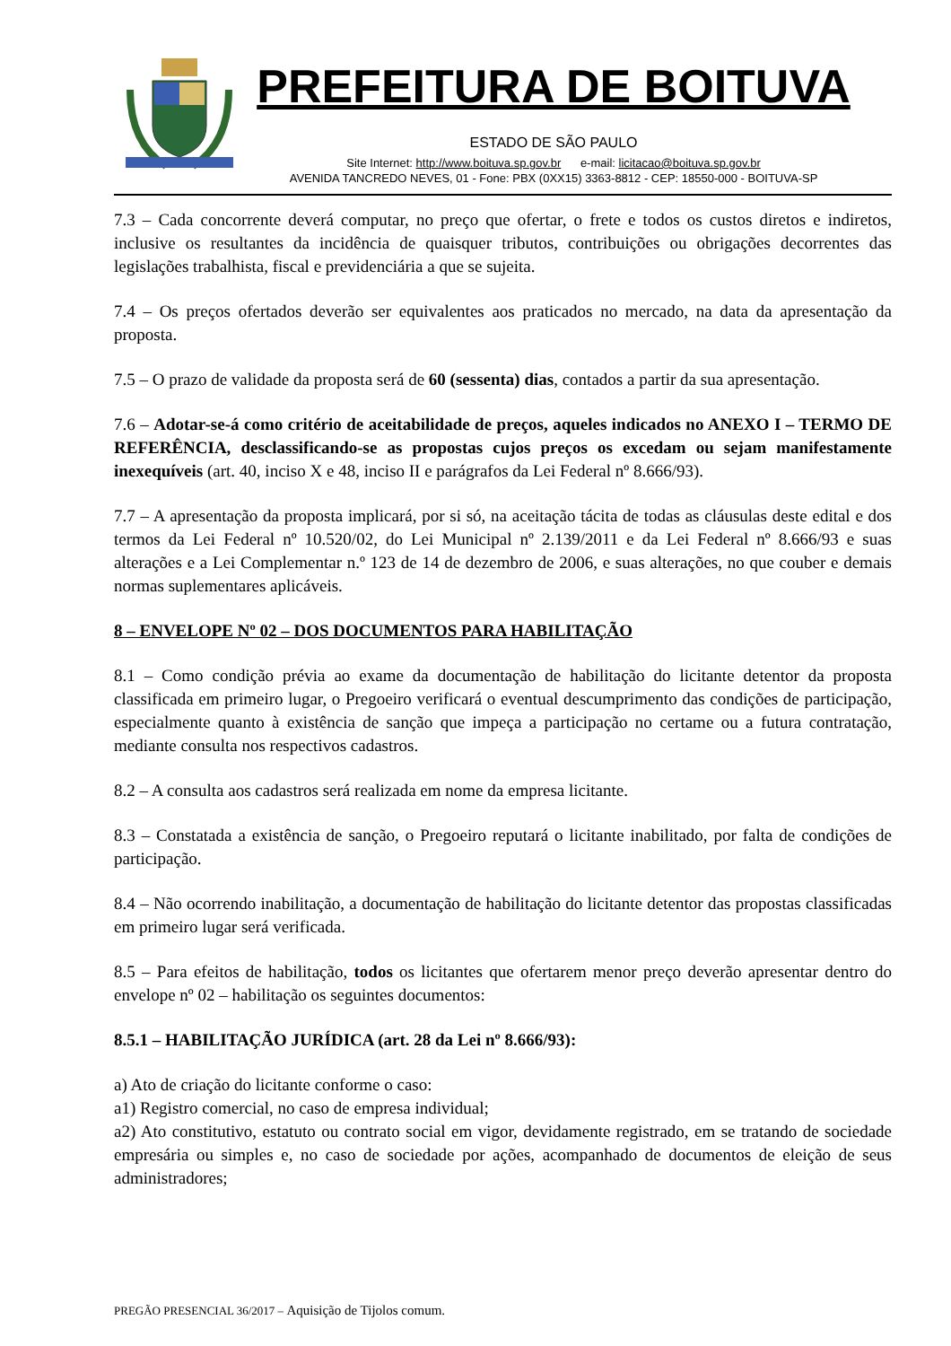PREFEITURA DE BOITUVA
ESTADO DE SÃO PAULO
Site Internet: http://www.boituva.sp.gov.br e-mail: licitacao@boituva.sp.gov.br
AVENIDA TANCREDO NEVES, 01 - Fone: PBX (0XX15) 3363-8812 - CEP: 18550-000 - BOITUVA-SP
7.3 – Cada concorrente deverá computar, no preço que ofertar, o frete e todos os custos diretos e indiretos, inclusive os resultantes da incidência de quaisquer tributos, contribuições ou obrigações decorrentes das legislações trabalhista, fiscal e previdenciária a que se sujeita.
7.4 – Os preços ofertados deverão ser equivalentes aos praticados no mercado, na data da apresentação da proposta.
7.5 – O prazo de validade da proposta será de 60 (sessenta) dias, contados a partir da sua apresentação.
7.6 – Adotar-se-á como critério de aceitabilidade de preços, aqueles indicados no ANEXO I – TERMO DE REFERÊNCIA, desclassificando-se as propostas cujos preços os excedam ou sejam manifestamente inexequíveis (art. 40, inciso X e 48, inciso II e parágrafos da Lei Federal nº 8.666/93).
7.7 – A apresentação da proposta implicará, por si só, na aceitação tácita de todas as cláusulas deste edital e dos termos da Lei Federal nº 10.520/02, do Lei Municipal nº 2.139/2011 e da Lei Federal nº 8.666/93 e suas alterações e a Lei Complementar n.º 123 de 14 de dezembro de 2006, e suas alterações, no que couber e demais normas suplementares aplicáveis.
8 – ENVELOPE Nº 02 – DOS DOCUMENTOS PARA HABILITAÇÃO
8.1 – Como condição prévia ao exame da documentação de habilitação do licitante detentor da proposta classificada em primeiro lugar, o Pregoeiro verificará o eventual descumprimento das condições de participação, especialmente quanto à existência de sanção que impeça a participação no certame ou a futura contratação, mediante consulta nos respectivos cadastros.
8.2 – A consulta aos cadastros será realizada em nome da empresa licitante.
8.3 – Constatada a existência de sanção, o Pregoeiro reputará o licitante inabilitado, por falta de condições de participação.
8.4 – Não ocorrendo inabilitação, a documentação de habilitação do licitante detentor das propostas classificadas em primeiro lugar será verificada.
8.5 – Para efeitos de habilitação, todos os licitantes que ofertarem menor preço deverão apresentar dentro do envelope nº 02 – habilitação os seguintes documentos:
8.5.1 – HABILITAÇÃO JURÍDICA (art. 28 da Lei nº 8.666/93):
a) Ato de criação do licitante conforme o caso:
a1) Registro comercial, no caso de empresa individual;
a2) Ato constitutivo, estatuto ou contrato social em vigor, devidamente registrado, em se tratando de sociedade empresária ou simples e, no caso de sociedade por ações, acompanhado de documentos de eleição de seus administradores;
PREGÃO PRESENCIAL 36/2017 – Aquisição de Tijolos comum.